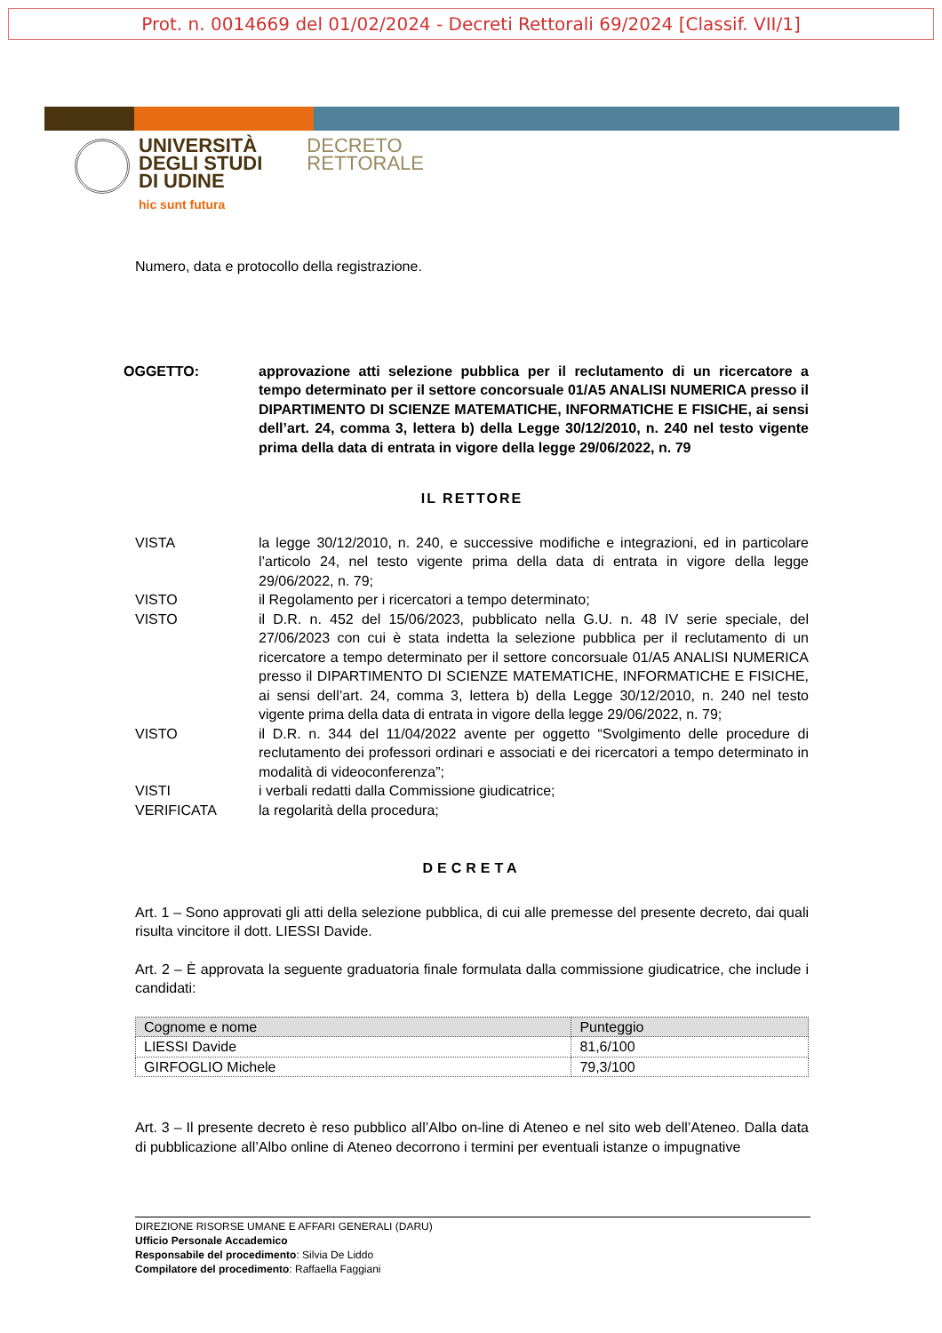Prot. n. 0014669 del 01/02/2024 - Decreti Rettorali 69/2024 [Classif. VII/1]
UNIVERSITÀ
DEGLI STUDI
DI UDINE
hic sunt futura
DECRETO
RETTORALE
Numero, data e protocollo della registrazione.
OGGETTO: approvazione atti selezione pubblica per il reclutamento di un ricercatore a tempo determinato per il settore concorsuale 01/A5 ANALISI NUMERICA presso il DIPARTIMENTO DI SCIENZE MATEMATICHE, INFORMATICHE E FISICHE, ai sensi dell’art. 24, comma 3, lettera b) della Legge 30/12/2010, n. 240 nel testo vigente prima della data di entrata in vigore della legge 29/06/2022, n. 79
IL RETTORE
VISTA la legge 30/12/2010, n. 240, e successive modifiche e integrazioni, ed in particolare l’articolo 24, nel testo vigente prima della data di entrata in vigore della legge 29/06/2022, n. 79;
VISTO il Regolamento per i ricercatori a tempo determinato;
VISTO il D.R. n. 452 del 15/06/2023, pubblicato nella G.U. n. 48 IV serie speciale, del 27/06/2023 con cui è stata indetta la selezione pubblica per il reclutamento di un ricercatore a tempo determinato per il settore concorsuale 01/A5 ANALISI NUMERICA presso il DIPARTIMENTO DI SCIENZE MATEMATICHE, INFORMATICHE E FISICHE, ai sensi dell’art. 24, comma 3, lettera b) della Legge 30/12/2010, n. 240 nel testo vigente prima della data di entrata in vigore della legge 29/06/2022, n. 79;
VISTO il D.R. n. 344 del 11/04/2022 avente per oggetto “Svolgimento delle procedure di reclutamento dei professori ordinari e associati e dei ricercatori a tempo determinato in modalità di videoconferenza”;
VISTI i verbali redatti dalla Commissione giudicatrice;
VERIFICATA la regolarità della procedura;
DECRETA
Art. 1 – Sono approvati gli atti della selezione pubblica, di cui alle premesse del presente decreto, dai quali risulta vincitore il dott. LIESSI Davide.
Art. 2 – È approvata la seguente graduatoria finale formulata dalla commissione giudicatrice, che include i candidati:
| Cognome e nome | Punteggio |
| --- | --- |
| LIESSI Davide | 81,6/100 |
| GIRFOGLIO Michele | 79,3/100 |
Art. 3 – Il presente decreto è reso pubblico all’Albo on-line di Ateneo e nel sito web dell’Ateneo. Dalla data di pubblicazione all’Albo online di Ateneo decorrono i termini per eventuali istanze o impugnative
DIREZIONE RISORSE UMANE E AFFARI GENERALI (DARU)
Ufficio Personale Accademico
Responsabile del procedimento: Silvia De Liddo
Compilatore del procedimento: Raffaella Faggiani